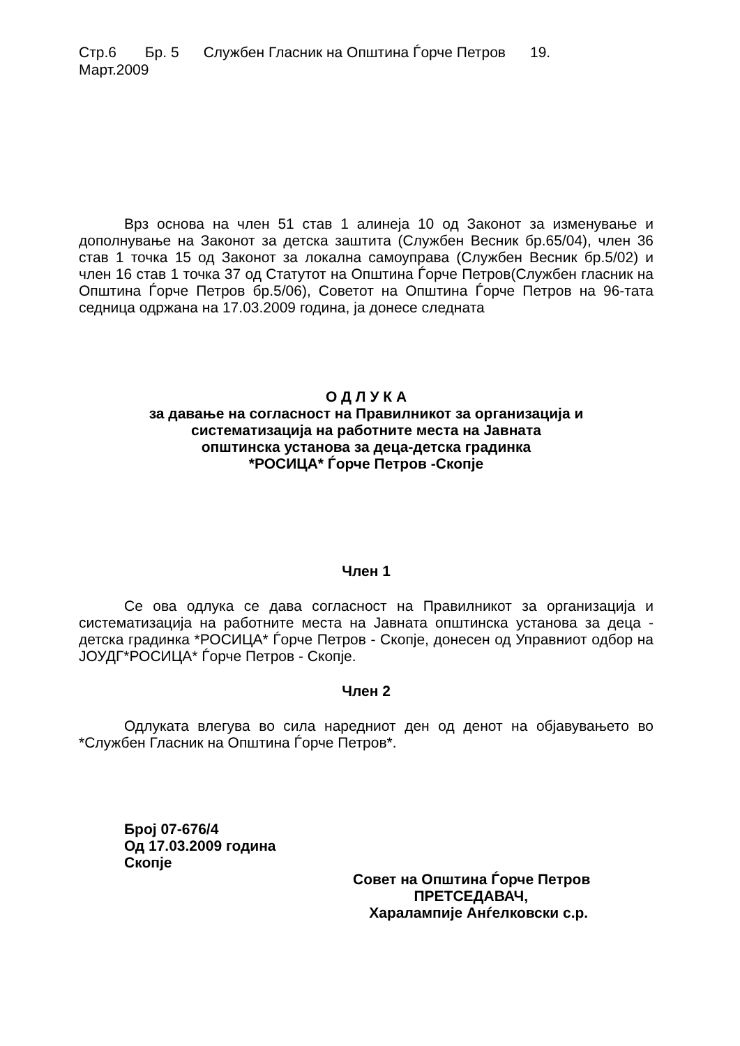Стр.6 Бр. 5 Службен Гласник на Општина Ѓорче Петров 19.
Март.2009
Врз основа на член 51 став 1 алинеја 10 од Законот за изменување и дополнување на Законот за детска заштита (Службен Весник бр.65/04), член 36 став 1 точка 15 од Законот за локална самоуправа (Службен Весник бр.5/02) и член 16 став 1 точка 37 од Статутот на Општина Ѓорче Петров(Службен гласник на Општина Ѓорче Петров бр.5/06), Советот на Општина Ѓорче Петров на 96-тата седница одржана на 17.03.2009 година, ја донесе следната
О Д Л У К А
за давање на согласност на Правилникот за организација и
систематизација на работните места на Јавната
општинска установа за деца-детска градинка
*РОСИЦА* Ѓорче Петров -Скопје
Член 1
Се ова одлука се дава согласност на Правилникот за организација и систематизација на работните места на Јавната општинска установа за деца - детска градинка *РОСИЦА* Ѓорче Петров - Скопје, донесен од Управниот одбор на ЈОУДГ*РОСИЦА* Ѓорче Петров - Скопје.
Член 2
Одлуката влегува во сила наредниот ден од денот на објавувањето во *Службен Гласник на Општина Ѓорче Петров*.
Број 07-676/4
Од 17.03.2009 година
Скопје
Совет на Општина Ѓорче Петров
ПРЕТСЕДАВАЧ,
Харалампије Анѓелковски с.р.